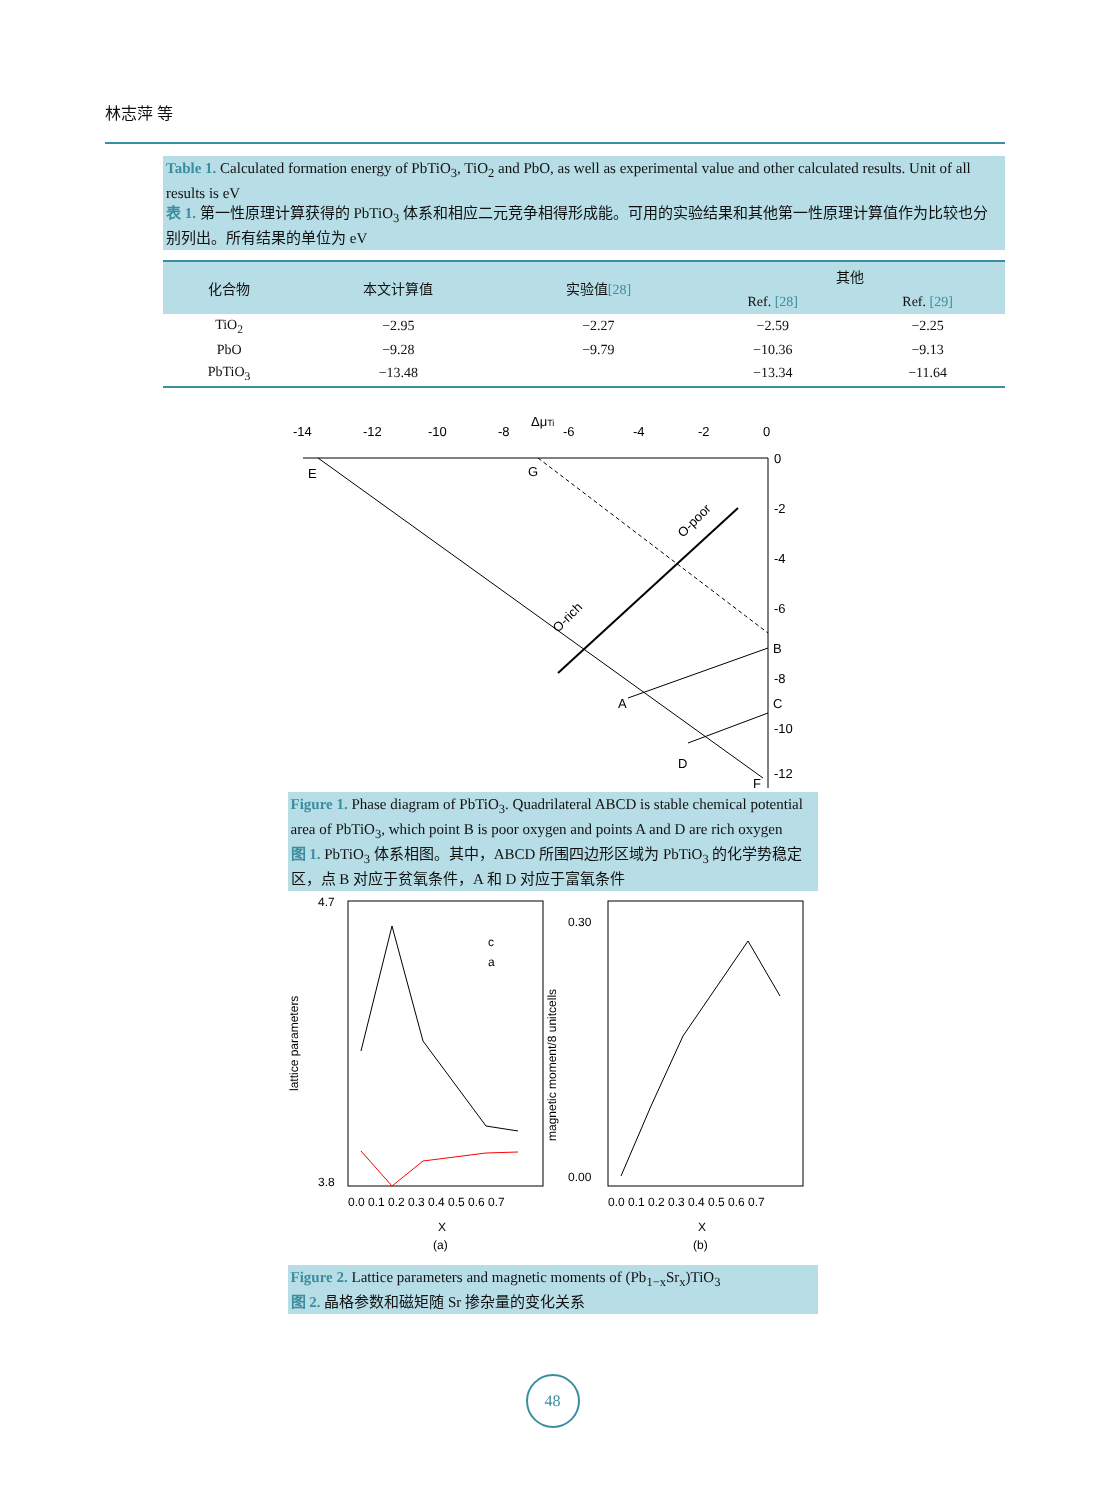林志萍 等
Table 1. Calculated formation energy of PbTiO<sub>3</sub>, TiO<sub>2</sub> and PbO, as well as experimental value and other calculated results. Unit of all results is eV
表 1. 第一性原理计算获得的 PbTiO<sub>3</sub> 体系和相应二元竞争相得形成能。可用的实验结果和其他第一性原理计算值作为比较也分别列出。所有结果的单位为 eV
| 化合物 | 本文计算值 | 实验值 [28] | 其他 | |
| --- | --- | --- | --- | --- |
| | | | Ref. [28] | Ref. [29] |
| TiO<sub>2</sub> | −2.95 | −2.27 | −2.59 | −2.25 |
| PbO | −9.28 | −9.79 | −10.36 | −9.13 |
| PbTiO<sub>3</sub> | −13.48 | | −13.34 | −11.64 |
-14
-12
-10
-8
ΔμTi
-6
-4
-2
0
0
-2
-4
-6
-8
-10
-12
E
G
B
C
A
D
F
O-poor
O-rich
Figure 1. Phase diagram of PbTiO<sub>3</sub>. Quadrilateral ABCD is stable chemical potential area of PbTiO<sub>3</sub>, which point B is poor oxygen and points A and D are rich oxygen
图 1. PbTiO<sub>3</sub> 体系相图。其中，ABCD 所围四边形区域为 PbTiO<sub>3</sub> 的化学势稳定区，点 B 对应于贫氧条件，A 和 D 对应于富氧条件
4.7
3.8
lattice parameters
c
a
0.0 0.1 0.2 0.3 0.4 0.5 0.6 0.7
X
(a)
0.30
0.00
magnetic moment/8 unitcells
0.0 0.1 0.2 0.3 0.4 0.5 0.6 0.7
X
(b)
Figure 2. Lattice parameters and magnetic moments of (Pb<sub>1−x</sub>Sr<sub>x</sub>)TiO<sub>3</sub>
图 2. 晶格参数和磁矩随 Sr 掺杂量的变化关系
48